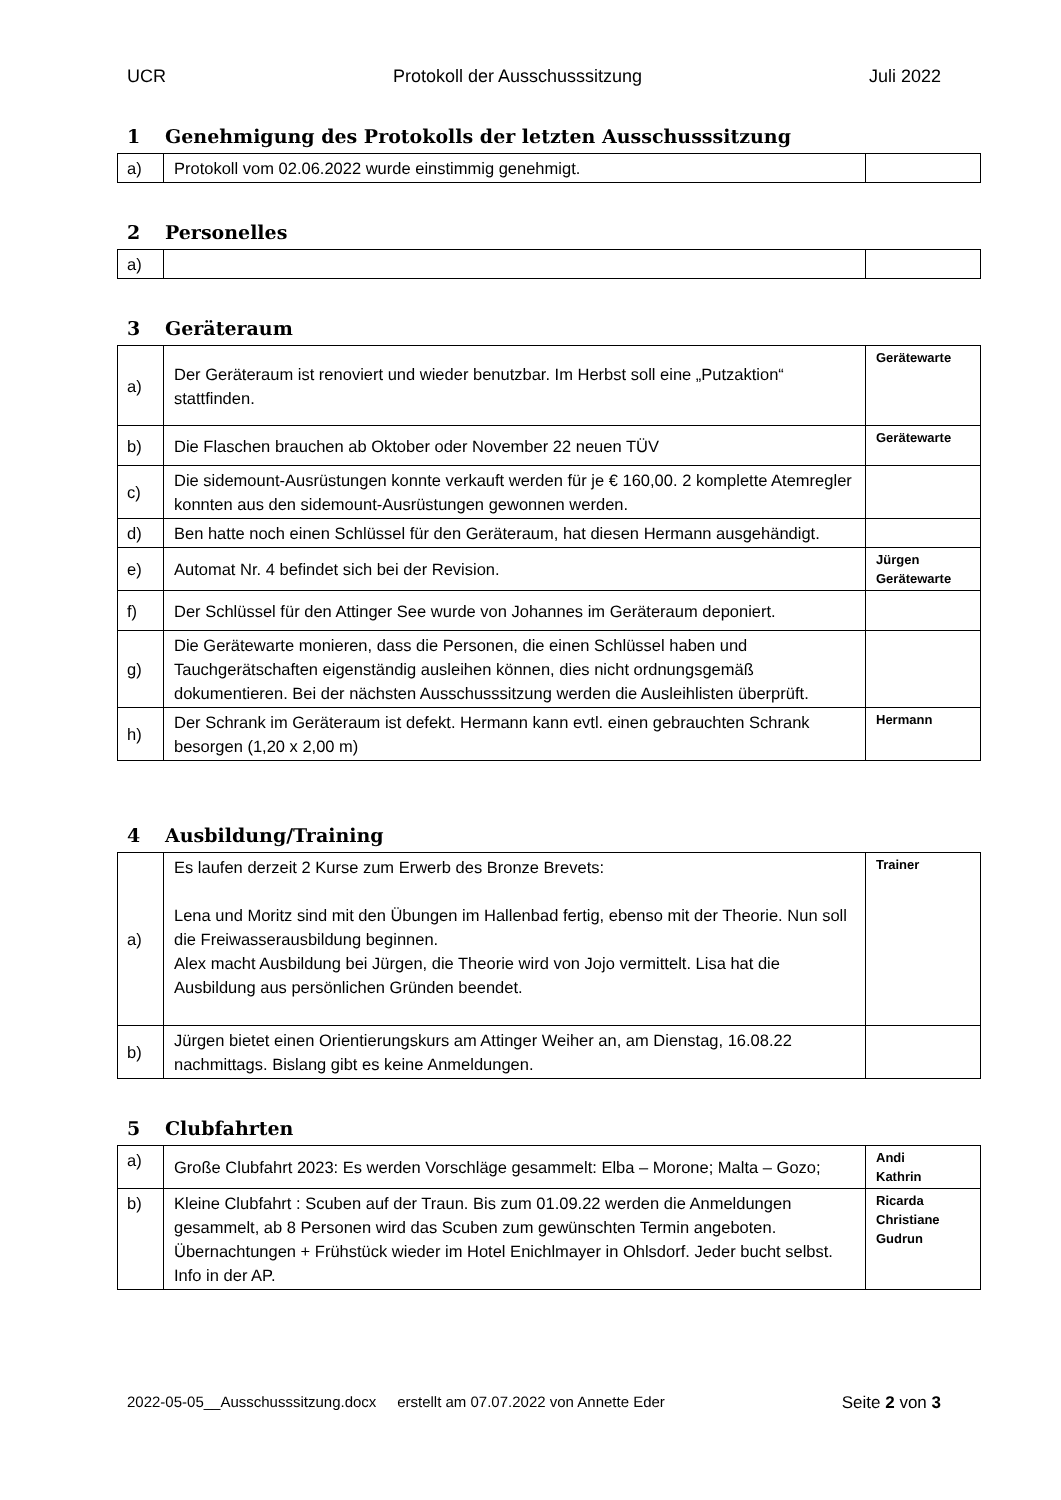UCR Protokoll der Ausschusssitzung Juli 2022
1 Genehmigung des Protokolls der letzten Ausschusssitzung
| a) | Protokoll vom 02.06.2022 wurde einstimmig genehmigt. | |
2 Personelles
| a) | | |
3 Geräteraum
| a) | Der Geräteraum ist renoviert und wieder benutzbar. Im Herbst soll eine „Putzaktion“ stattfinden. | Gerätewarte |
| b) | Die Flaschen brauchen ab Oktober oder November 22 neuen TÜV | Gerätewarte |
| c) | Die sidemount-Ausrüstungen konnte verkauft werden für je € 160,00. 2 komplette Atemregler konnten aus den sidemount-Ausrüstungen gewonnen werden. | |
| d) | Ben hatte noch einen Schlüssel für den Geräteraum, hat diesen Hermann ausgehändigt. | |
| e) | Automat Nr. 4 befindet sich bei der Revision. | Jürgen Gerätewarte |
| f) | Der Schlüssel für den Attinger See wurde von Johannes im Geräteraum deponiert. | |
| g) | Die Gerätewarte monieren, dass die Personen, die einen Schlüssel haben und Tauchgerätschaften eigenständig ausleihen können, dies nicht ordnungsgemäß dokumentieren. Bei der nächsten Ausschusssitzung werden die Ausleihlisten überprüft. | |
| h) | Der Schrank im Geräteraum ist defekt. Hermann kann evtl. einen gebrauchten Schrank besorgen (1,20 x 2,00 m) | Hermann |
4 Ausbildung/Training
| a) | Es laufen derzeit 2 Kurse zum Erwerb des Bronze Brevets: Lena und Moritz sind mit den Übungen im Hallenbad fertig, ebenso mit der Theorie. Nun soll die Freiwasserausbildung beginnen. Alex macht Ausbildung bei Jürgen, die Theorie wird von Jojo vermittelt. Lisa hat die Ausbildung aus persönlichen Gründen beendet. | Trainer |
| b) | Jürgen bietet einen Orientierungskurs am Attinger Weiher an, am Dienstag, 16.08.22 nachmittags. Bislang gibt es keine Anmeldungen. | |
5 Clubfahrten
| a) | Große Clubfahrt 2023: Es werden Vorschläge gesammelt: Elba – Morone; Malta – Gozo; | Andi Kathrin |
| b) | Kleine Clubfahrt : Scuben auf der Traun. Bis zum 01.09.22 werden die Anmeldungen gesammelt, ab 8 Personen wird das Scuben zum gewünschten Termin angeboten. Übernachtungen + Frühstück wieder im Hotel Enichlmayer in Ohlsdorf. Jeder bucht selbst. Info in der AP. | Ricarda Christiane Gudrun |
2022-05-05__Ausschusssitzung.docx erstellt am 07.07.2022 von Annette Eder Seite 2 von 3